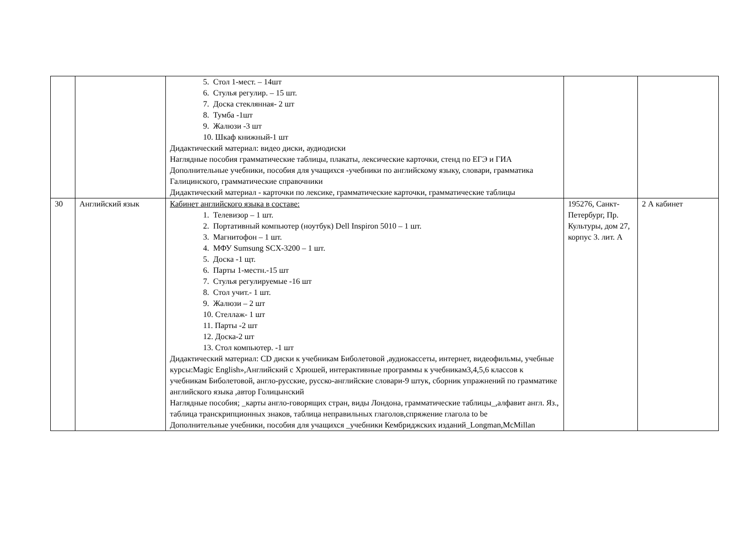| | | 5. Стол 1-мест. – 14шт 6. Стулья регулир. – 15 шт. 7. Доска стеклянная- 2 шт 8. Тумба -1шт 9. Жалюзи -3 шт 10. Шкаф книжный-1 шт Дидактический материал: видео диски, аудиодиски Наглядные пособия грамматические таблицы, плакаты, лексические карточки, стенд по ЕГЭ и ГИА Дополнительные учебники, пособия для учащихся -учебники по английскому языку, словари, грамматика Галицинского, грамматические справочники Дидактический материал - карточки по лексике, грамматические карточки, грамматические таблицы | | |
| 30 | Английский язык | Кабинет английского языка в составе: 1. Телевизор – 1 шт. 2. Портативный компьютер (ноутбук) Dell Inspiron 5010 – 1 шт. 3. Магнитофон – 1 шт. 4. МФУ Sumsung SCX-3200 – 1 шт. 5. Доска -1 щт. 6. Парты 1-местн.-15 шт 7. Стулья регулируемые -16 шт 8. Стол учит.- 1 шт. 9. Жалюзи – 2 шт 10. Стеллаж- 1 шт 11. Парты -2 шт 12. Доска-2 шт 13. Стол компьютер. -1 шт Дидактический материал: CD диски к учебникам Биболетовой ,аудиокассеты, интернет, видеофильмы, учебные курсы:Magic English»,Английский с Хрюшей, интерактивные программы к учебникам3,4,5,6 классов к учебникам Биболетовой, англо-русские, русско-английские словари-9 штук, сборник упражнений по грамматике английского языка ,автор Голицынский Наглядные пособия; _карты англо-говорящих стран, виды Лондона, грамматические таблицы_,алфавит англ. Яз., таблица транскрипционных знаков, таблица неправильных глаголов,спряжение глагола to be Дополнительные учебники, пособия для учащихся _учебники Кембриджских изданий_Longman,McMillan | 195276, Санкт-Петербург, Пр. Культуры, дом 27, корпус 3. лит. А | 2 А кабинет |